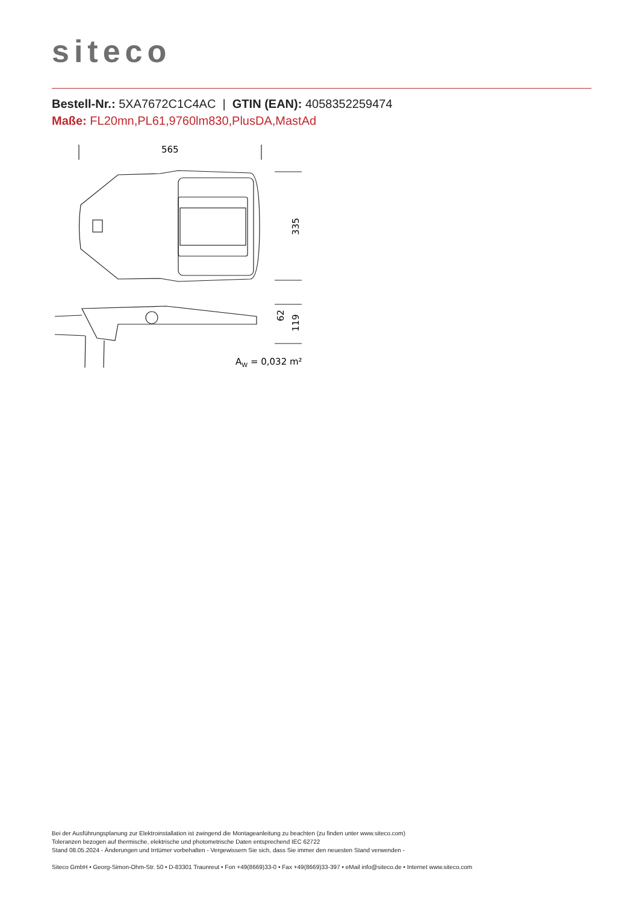siteco
Bestell-Nr.: 5XA7672C1C4AC | GTIN (EAN): 4058352259474
Maße: FL20mn,PL61,9760lm830,PlusDA,MastAd
565
335
62
119
AW = 0,032 m²
Bei der Ausführungsplanung zur Elektroinstallation ist zwingend die Montageanleitung zu beachten (zu finden unter www.siteco.com)
Toleranzen bezogen auf thermische, elektrische und photometrische Daten entsprechend IEC 62722
Stand 08.05.2024 - Änderungen und Irrtümer vorbehalten - Vergewissern Sie sich, dass Sie immer den neuesten Stand verwenden -
Siteco GmbH • Georg-Simon-Ohm-Str. 50 • D-83301 Traunreut • Fon +49(8669)33-0 • Fax +49(8669)33-397 • eMail info@siteco.de • Internet www.siteco.com